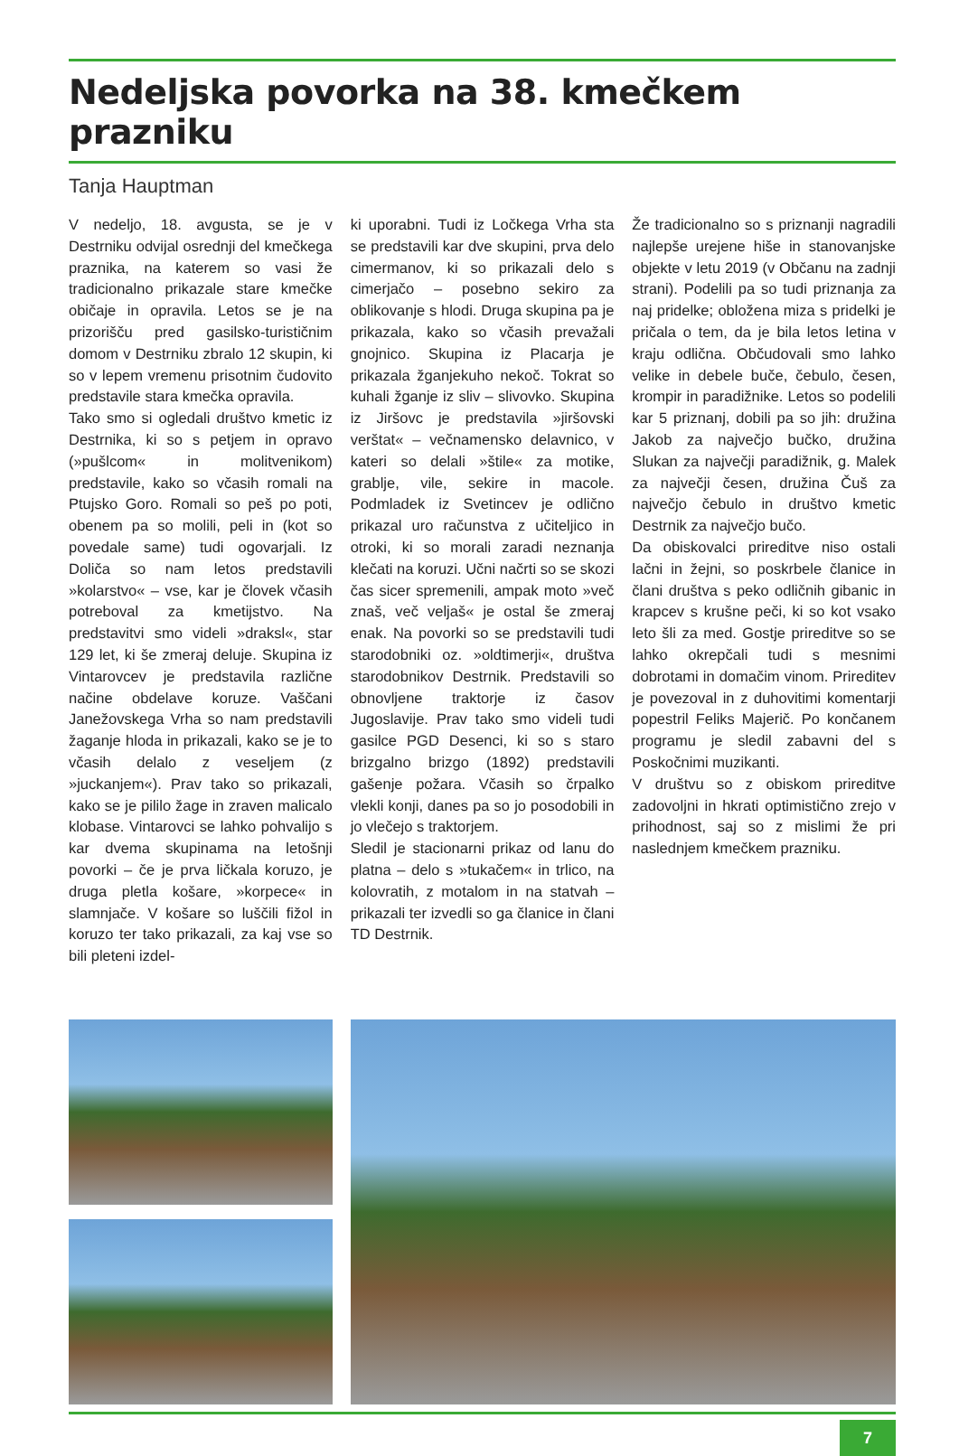Nedeljska povorka na 38. kmečkem prazniku
Tanja Hauptman
V nedeljo, 18. avgusta, se je v Destrniku odvijal osrednji del kmečkega praznika, na katerem so vasi že tradicionalno prikazale stare kmečke običaje in opravila. Letos se je na prizorišču pred gasilsko-turističnim domom v Destrniku zbralo 12 skupin, ki so v lepem vremenu prisotnim čudovito predstavile stara kmečka opravila.
Tako smo si ogledali društvo kmetic iz Destrnika, ki so s petjem in opravo (»pušlcom« in molitvenikom) predstavile, kako so včasih romali na Ptujsko Goro. Romali so peš po poti, obenem pa so molili, peli in (kot so povedale same) tudi ogovarjali. Iz Doliča so nam letos predstavili »kolarstvo« – vse, kar je človek včasih potreboval za kmetijstvo. Na predstavitvi smo videli »draksl«, star 129 let, ki še zmeraj deluje. Skupina iz Vintarovcev je predstavila različne načine obdelave koruze. Vaščani Janežovskega Vrha so nam predstavili žaganje hloda in prikazali, kako se je to včasih delalo z veseljem (z »juckanjem«). Prav tako so prikazali, kako se je pililo žage in zraven malicalo klobase. Vintarovci se lahko pohvalijo s kar dvema skupinama na letošnji povorki – če je prva ličkala koruzo, je druga pletla košare, »korpece« in slamnjače. V košare so luščili fižol in koruzo ter tako prikazali, za kaj vse so bili pleteni izdel-
ki uporabni. Tudi iz Ločkega Vrha sta se predstavili kar dve skupini, prva delo cimermanov, ki so prikazali delo s cimerjačo – posebno sekiro za oblikovanje s hlodi. Druga skupina pa je prikazala, kako so včasih prevažali gnojnico. Skupina iz Placarja je prikazala žganjekuho nekoč. Tokrat so kuhali žganje iz sliv – slivovko. Skupina iz Jiršovc je predstavila »jiršovski verštat« – večnamensko delavnico, v kateri so delali »štile« za motike, grablje, vile, sekire in macole. Podmladek iz Svetincev je odlično prikazal uro računstva z učiteljico in otroki, ki so morali zaradi neznanja klečati na koruzi. Učni načrti so se skozi čas sicer spremenili, ampak moto »več znaš, več veljaš« je ostal še zmeraj enak. Na povorki so se predstavili tudi starodobniki oz. »oldtimerji«, društva starodobnikov Destrnik. Predstavili so obnovljene traktorje iz časov Jugoslavije. Prav tako smo videli tudi gasilce PGD Desenci, ki so s staro brizgalno brizgo (1892) predstavili gašenje požara. Včasih so črpalko vlekli konji, danes pa so jo posodobili in jo vlečejo s traktorjem.
Sledil je stacionarni prikaz od lanu do platna – delo s »tukačem« in trlico, na kolovratih, z motalom in na statvah – prikazali ter izvedli so ga članice in člani TD Destrnik.
Že tradicionalno so s priznanji nagradili najlepše urejene hiše in stanovanjske objekte v letu 2019 (v Občanu na zadnji strani). Podelili pa so tudi priznanja za naj pridelke; obložena miza s pridelki je pričala o tem, da je bila letos letina v kraju odlična. Občudovali smo lahko velike in debele buče, čebulo, česen, krompir in paradižnike. Letos so podelili kar 5 priznanj, dobili pa so jih: družina Jakob za največjo bučko, družina Slukan za največji paradižnik, g. Malek za največji česen, družina Čuš za največjo čebulo in društvo kmetic Destrnik za največjo bučo.
Da obiskovalci prireditve niso ostali lačni in žejni, so poskrbele članice in člani društva s peko odličnih gibanic in krapcev s krušne peči, ki so kot vsako leto šli za med. Gostje prireditve so se lahko okrepčali tudi s mesnimi dobrotami in domačim vinom. Prireditev je povezoval in z duhovitimi komentarji popestril Feliks Majerič. Po končanem programu je sledil zabavni del s Poskočnimi muzikanti.
V društvu so z obiskom prireditve zadovoljni in hkrati optimistično zrejo v prihodnost, saj so z mislimi že pri naslednjem kmečkem prazniku.
7